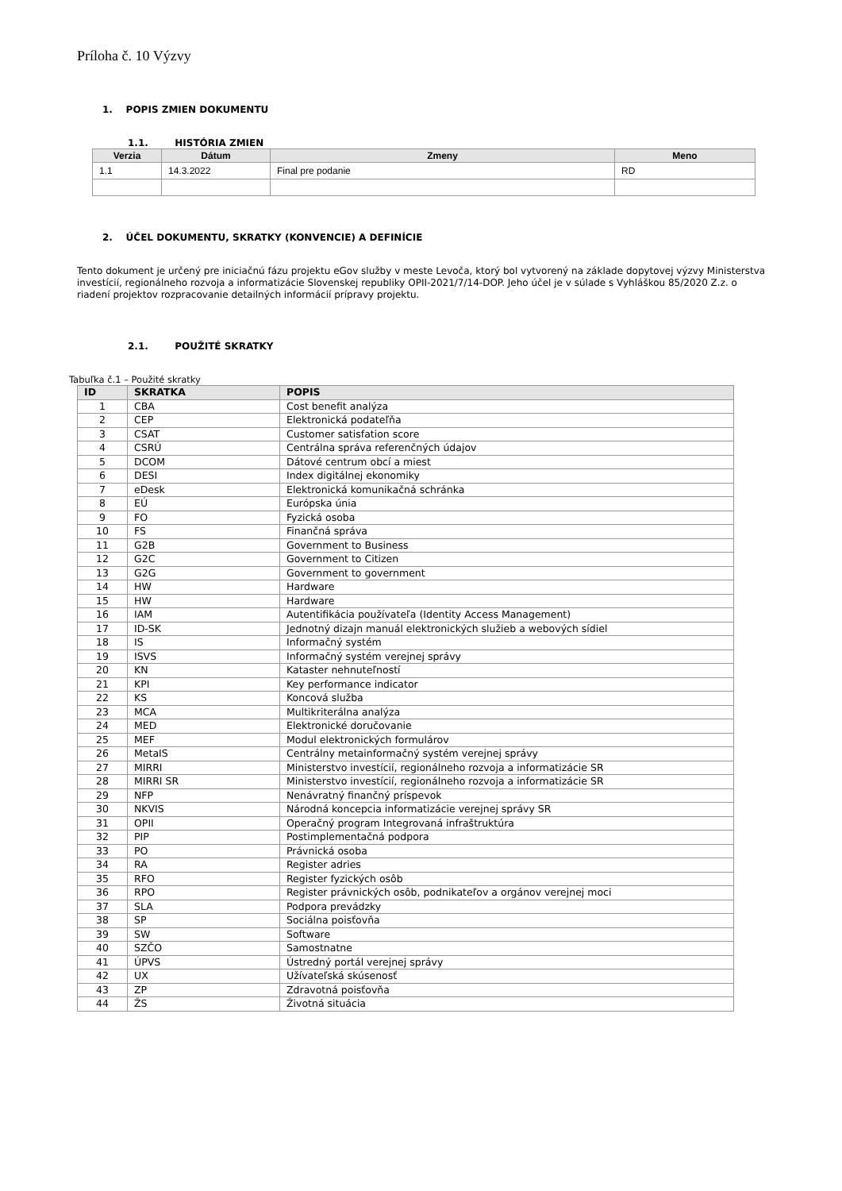Príloha č. 10 Výzvy
1. POPIS ZMIEN DOKUMENTU
1.1. HISTÓRIA ZMIEN
| Verzia | Dátum | Zmeny | Meno |
| --- | --- | --- | --- |
| 1.1 | 14.3.2022 | Final pre podanie | RD |
2. ÚČEL DOKUMENTU, SKRATKY (KONVENCIE) A DEFINÍCIE
Tento dokument je určený pre iniciačnú fázu projektu eGov služby v meste Levoča, ktorý bol vytvorený na základe dopytovej výzvy Ministerstva investícií, regionálneho rozvoja a informatizácie Slovenskej republiky OPII-2021/7/14-DOP. Jeho účel je v súlade s Vyhláškou 85/2020 Z.z. o riadení projektov rozpracovanie detailných informácií prípravy projektu.
2.1. POUŽITÉ SKRATKY
Tabuľka č.1 – Použité skratky
| ID | SKRATKA | POPIS |
| --- | --- | --- |
| 1 | CBA | Cost benefit analýza |
| 2 | CEP | Elektronická podateľňa |
| 3 | CSAT | Customer satisfation score |
| 4 | CSRÚ | Centrálna správa referenčných údajov |
| 5 | DCOM | Dátové centrum obcí a miest |
| 6 | DESI | Index digitálnej ekonomiky |
| 7 | eDesk | Elektronická komunikačná schránka |
| 8 | EÚ | Európska únia |
| 9 | FO | Fyzická osoba |
| 10 | FS | Finančná správa |
| 11 | G2B | Government to Business |
| 12 | G2C | Government to Citizen |
| 13 | G2G | Government to government |
| 14 | HW | Hardware |
| 15 | HW | Hardware |
| 16 | IAM | Autentifikácia používateľa (Identity Access Management) |
| 17 | ID-SK | Jednotný dizajn manuál elektronických služieb a webových sídiel |
| 18 | IS | Informačný systém |
| 19 | ISVS | Informačný systém verejnej správy |
| 20 | KN | Kataster nehnuteľností |
| 21 | KPI | Key performance indicator |
| 22 | KS | Koncová služba |
| 23 | MCA | Multikriterálna analýza |
| 24 | MED | Elektronické doručovanie |
| 25 | MEF | Modul elektronických formulárov |
| 26 | MetaIS | Centrálny metainformačný systém verejnej správy |
| 27 | MIRRI | Ministerstvo investícií, regionálneho rozvoja a informatizácie SR |
| 28 | MIRRI SR | Ministerstvo investícií, regionálneho rozvoja a informatizácie SR |
| 29 | NFP | Nenávratný finančný príspevok |
| 30 | NKVIS | Národná koncepcia informatizácie verejnej správy SR |
| 31 | OPII | Operačný program Integrovaná infraštruktúra |
| 32 | PIP | Postimplementačná podpora |
| 33 | PO | Právnická osoba |
| 34 | RA | Register adries |
| 35 | RFO | Register fyzických osôb |
| 36 | RPO | Register právnických osôb, podnikateľov a orgánov verejnej moci |
| 37 | SLA | Podpora prevádzky |
| 38 | SP | Sociálna poisťovňa |
| 39 | SW | Software |
| 40 | SZČO | Samostnatne |
| 41 | ÚPVS | Ústredný portál verejnej správy |
| 42 | UX | Užívateľská skúsenosť |
| 43 | ZP | Zdravotná poisťovňa |
| 44 | ŽS | Životná situácia |